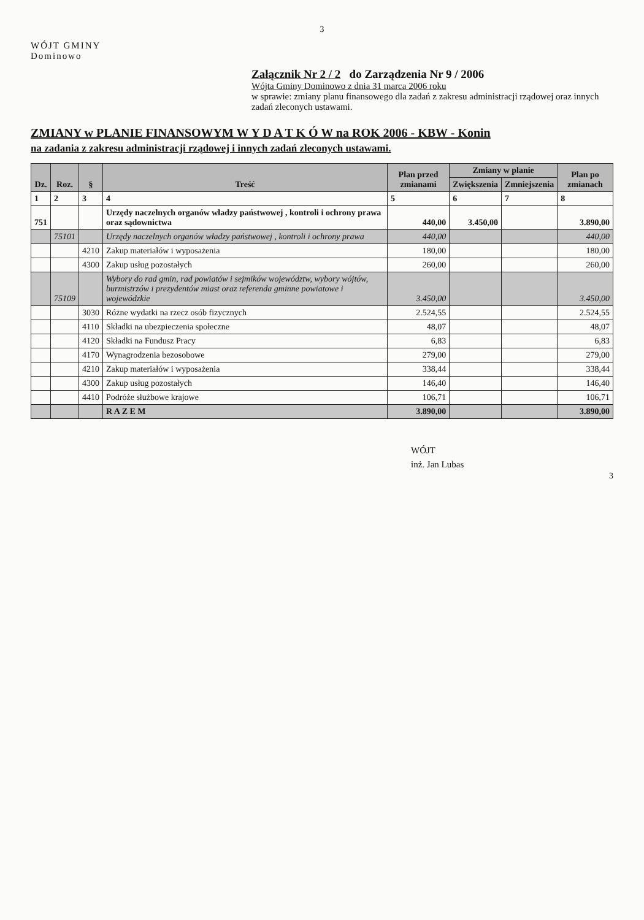3
WÓJT GMINY
Dominowo
Załącznik Nr 2 / 2 do Zarządzenia Nr 9 / 2006
Wójta Gminy Dominowo z dnia 31 marca 2006 roku
w sprawie: zmiany planu finansowego dla zadań z zakresu administracji rządowej oraz innych zadań zleconych ustawami.
ZMIANY w PLANIE FINANSOWYM W Y D A T K Ó W na ROK 2006 - KBW - Konin
na zadania z zakresu administracji rządowej i innych zadań zleconych ustawami.
| Dz. | Roz. | § | Treść | Plan przed zmianami | Zmiany w planie | | Plan po zmianach |
| --- | --- | --- | --- | --- | --- | --- | --- |
| | | | | | Zwiększenia | Zmniejszenia | |
| 1 | 2 | 3 | 4 | 5 | 6 | 7 | 8 |
| 751 | | | Urzędy naczelnych organów władzy państwowej , kontroli i ochrony prawa oraz sądownictwa | 440,00 | 3.450,00 | | 3.890,00 |
| | 75101 | | Urzędy naczelnych organów władzy państwowej , kontroli i ochrony prawa | 440,00 | | | 440,00 |
| | | 4210 | Zakup materiałów i wyposażenia | 180,00 | | | 180,00 |
| | | 4300 | Zakup usług pozostałych | 260,00 | | | 260,00 |
| | 75109 | | Wybory do rad gmin, rad powiatów i sejmików województw, wybory wójtów, burmistrzów i prezydentów miast oraz referenda gminne powiatowe i wojewódzkie | 3.450,00 | | | 3.450,00 |
| | | 3030 | Różne wydatki na rzecz osób fizycznych | 2.524,55 | | | 2.524,55 |
| | | 4110 | Składki na ubezpieczenia społeczne | 48,07 | | | 48,07 |
| | | 4120 | Składki na Fundusz Pracy | 6,83 | | | 6,83 |
| | | 4170 | Wynagrodzenia bezosobowe | 279,00 | | | 279,00 |
| | | 4210 | Zakup materiałów i wyposażenia | 338,44 | | | 338,44 |
| | | 4300 | Zakup usług pozostałych | 146,40 | | | 146,40 |
| | | 4410 | Podróże służbowe krajowe | 106,71 | | | 106,71 |
| | | | R A Z E M | 3.890,00 | | | 3.890,00 |
WÓJT
inż. Jan Lubas
3